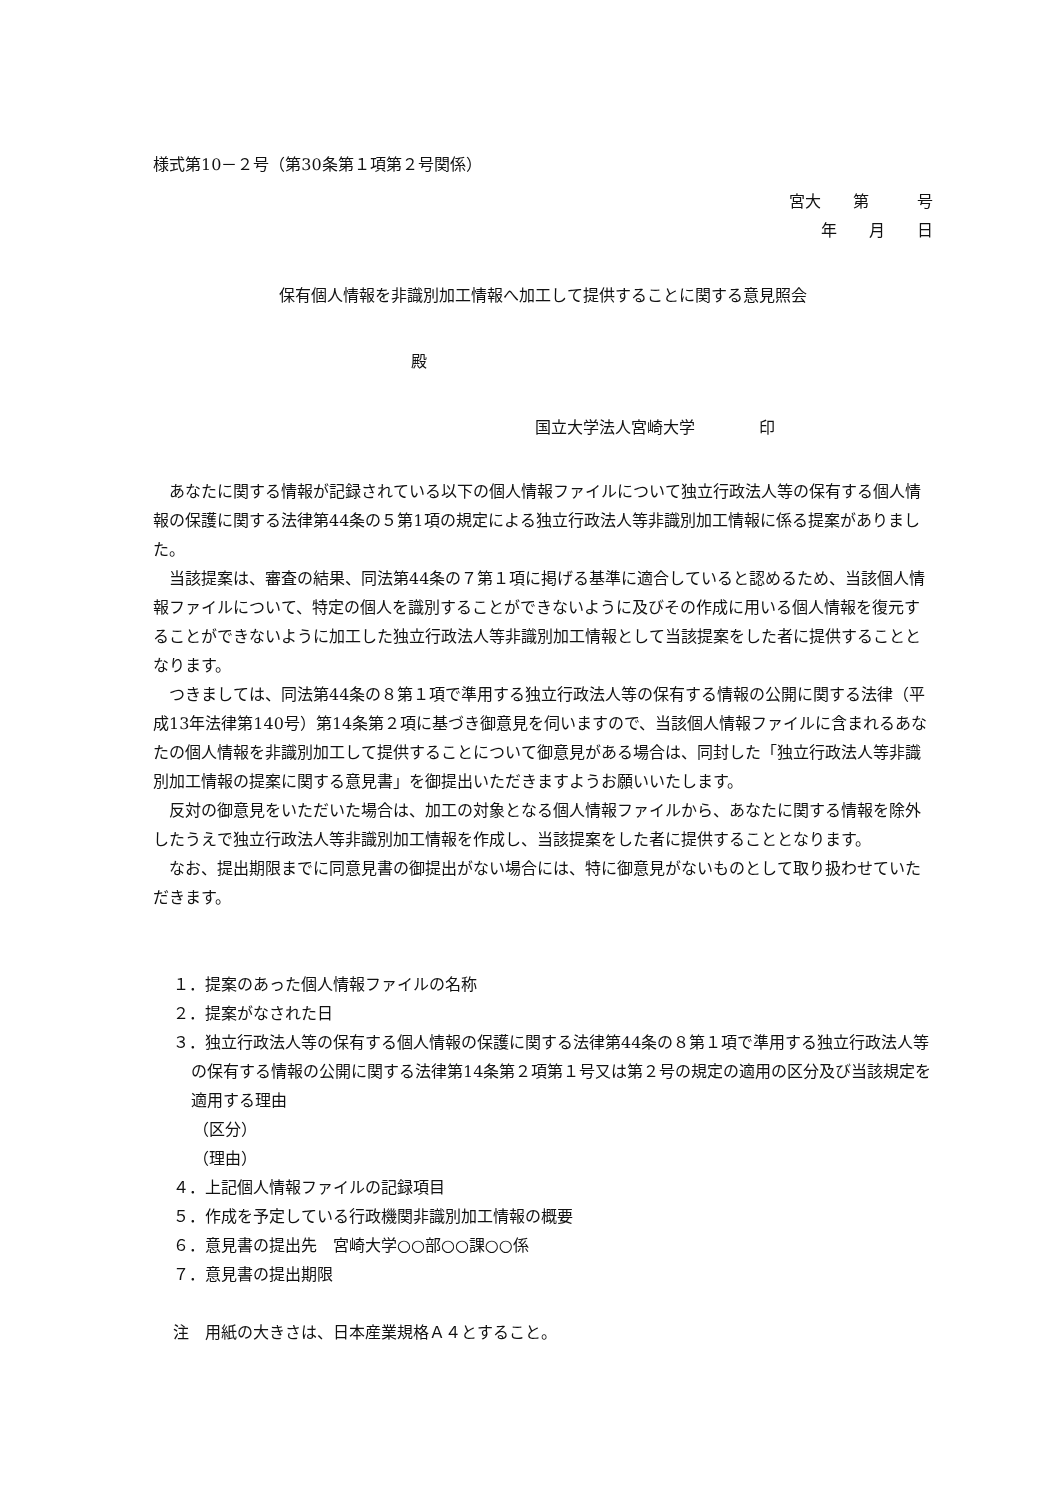様式第10－２号（第30条第１項第２号関係）
宮大　　第　　　号
年　　月　　日
保有個人情報を非識別加工情報へ加工して提供することに関する意見照会
殿
国立大学法人宮崎大学　　　　印
あなたに関する情報が記録されている以下の個人情報ファイルについて独立行政法人等の保有する個人情報の保護に関する法律第44条の５第1項の規定による独立行政法人等非識別加工情報に係る提案がありました。
当該提案は、審査の結果、同法第44条の７第１項に掲げる基準に適合していると認めるため、当該個人情報ファイルについて、特定の個人を識別することができないように及びその作成に用いる個人情報を復元することができないように加工した独立行政法人等非識別加工情報として当該提案をした者に提供することとなります。
つきましては、同法第44条の８第１項で準用する独立行政法人等の保有する情報の公開に関する法律（平成13年法律第140号）第14条第２項に基づき御意見を伺いますので、当該個人情報ファイルに含まれるあなたの個人情報を非識別加工して提供することについて御意見がある場合は、同封した「独立行政法人等非識別加工情報の提案に関する意見書」を御提出いただきますようお願いいたします。
反対の御意見をいただいた場合は、加工の対象となる個人情報ファイルから、あなたに関する情報を除外したうえで独立行政法人等非識別加工情報を作成し、当該提案をした者に提供することとなります。
なお、提出期限までに同意見書の御提出がない場合には、特に御意見がないものとして取り扱わせていただきます。
１．提案のあった個人情報ファイルの名称
２．提案がなされた日
３．独立行政法人等の保有する個人情報の保護に関する法律第44条の８第１項で準用する独立行政法人等の保有する情報の公開に関する法律第14条第２項第１号又は第２号の規定の適用の区分及び当該規定を適用する理由
（区分）
（理由）
４．上記個人情報ファイルの記録項目
５．作成を予定している行政機関非識別加工情報の概要
６．意見書の提出先　宮崎大学○○部○○課○○係
７．意見書の提出期限
注　用紙の大きさは、日本産業規格Ａ４とすること。